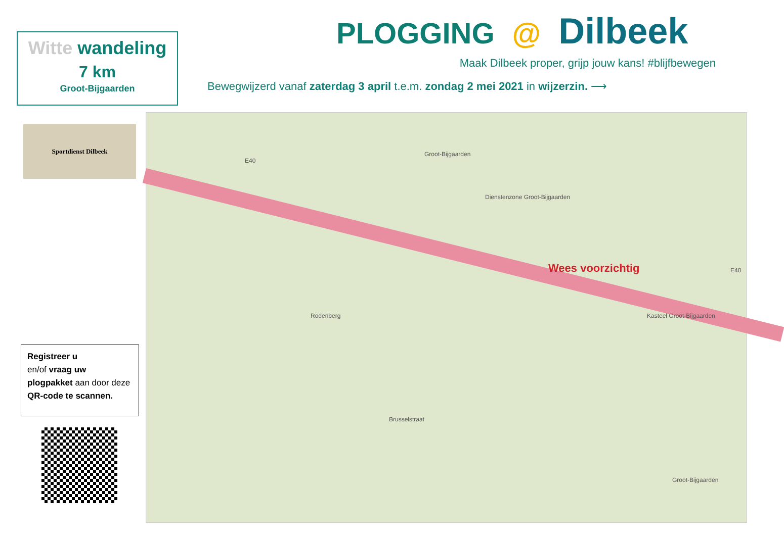PLOGGING @ Dilbeek
Maak Dilbeek proper, grijp jouw kans! #blijfbewegen
Bewegwijzerd vanaf zaterdag 3 april t.e.m. zondag 2 mei 2021 in wijzerzin. ⟶
Witte wandeling
7 km
Groot-Bijgaarden
Sportdienst Dilbeek
Registreer u
en/of vraag uw
plogpakket aan door deze
QR-code te scannen.
E40
Groot-Bijgaarden
Dienstenzone Groot-Bijgaarden
Rodenberg Kasteel Groot-Bijgaarden
Brusselstraat
Groot-Bijgaarden
E40
Wees voorzichtig